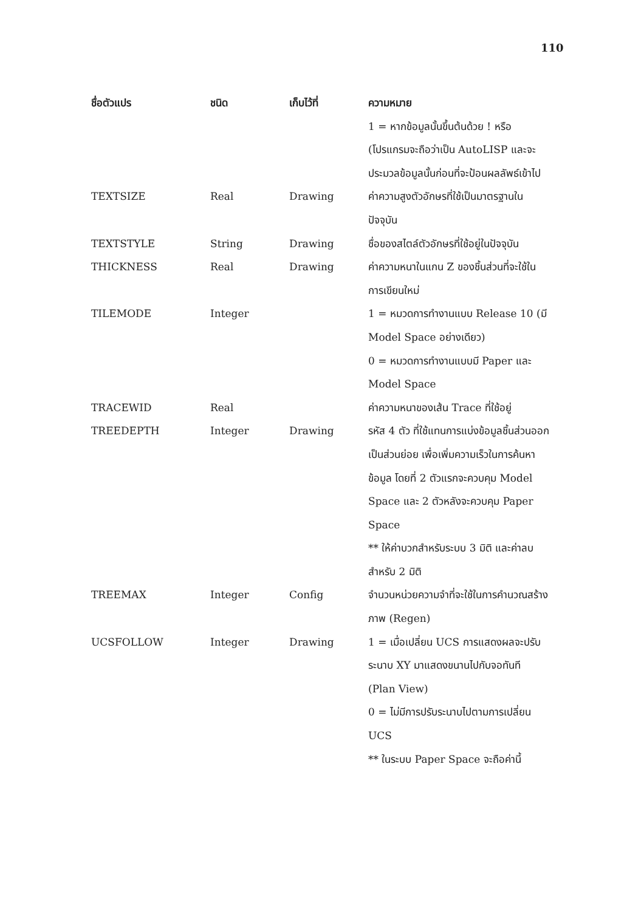110
| ชื่อตัวแปร | ชนิด | เก็บไว้ที่ | ความหมาย |
| --- | --- | --- | --- |
| | | | 1 = หากข้อมูลนั้นขึ้นต้นด้วย ! หรือ (โปรแกรมจะถือว่าเป็น AutoLISP และจะประมวลข้อมูลนั้นก่อนที่จะป้อนผลลัพธ์เข้าไป |
| TEXTSIZE | Real | Drawing | ค่าความสูงตัวอักษรที่ใช้เป็นมาตรฐานในปัจจุบัน |
| TEXTSTYLE | String | Drawing | ชื่อของสไตล์ตัวอักษรที่ใช้อยู่ในปัจจุบัน |
| THICKNESS | Real | Drawing | ค่าความหนาในแกน Z ของชิ้นส่วนที่จะใช้ในการเขียนใหม่ |
| TILEMODE | Integer | | 1 = หมวดการทำงานแบบ Release 10 (มี Model Space อย่างเดียว) 0 = หมวดการทำงานแบบมี Paper และ Model Space |
| TRACEWID | Real | | ค่าความหนาของเส้น Trace ที่ใช้อยู่ |
| TREEDEPTH | Integer | Drawing | รหัส 4 ตัว ที่ใช้แทนการแบ่งข้อมูลชิ้นส่วนออกเป็นส่วนย่อย เพื่อเพิ่มความเร็วในการค้นหาข้อมูล โดยที่ 2 ตัวแรกจะควบคุม Model Space และ 2 ตัวหลังจะควบคุม Paper Space ** ให้ค่าบวกสำหรับระบบ 3 มิติ และค่าลบสำหรับ 2 มิติ |
| TREEMAX | Integer | Config | จำนวนหน่วยความจำที่จะใช้ในการคำนวณสร้างภาพ (Regen) |
| UCSFOLLOW | Integer | Drawing | 1 = เมื่อเปลี่ยน UCS การแสดงผลจะปรับระนาบ XY มาแสดงขนานไปกับจอทันที (Plan View) 0 = ไม่มีการปรับระนาบไปตามการเปลี่ยน UCS ** ในระบบ Paper Space จะถือค่านี้ |